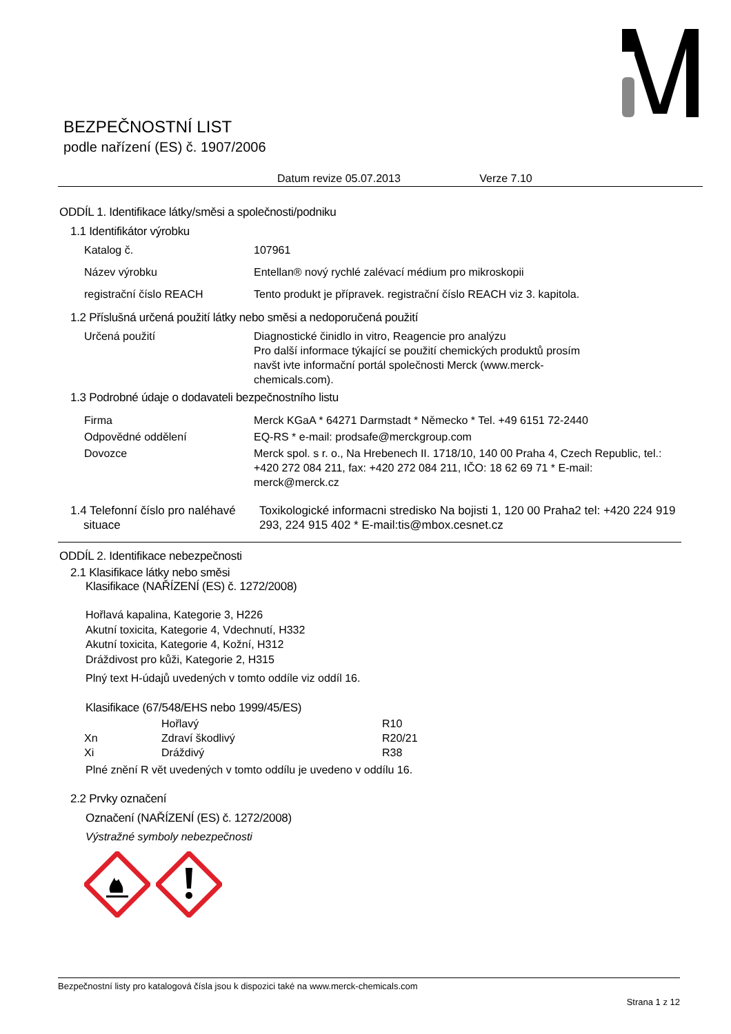BEZPEČNOSTNÍ LIST
podle nařízení (ES) č. 1907/2006
Datum revize 05.07.2013 Verze 7.10
ODDÍL 1. Identifikace látky/směsi a společnosti/podniku
1.1 Identifikátor výrobku
| Katalog č. | 107961 |
| Název výrobku | Entellan® nový rychlé zalévací médium pro mikroskopii |
| registrační číslo REACH | Tento produkt je přípravek. registrační číslo REACH viz 3. kapitola. |
1.2 Příslušná určená použití látky nebo směsi a nedoporučená použití
| Určená použití | Diagnostické činidlo in vitro, Reagencie pro analýzu Pro další informace týkající se použití chemických produktů prosím navšt ivte informační portál společnosti Merck (www.merck- chemicals.com). |
1.3 Podrobné údaje o dodavateli bezpečnostního listu
| Firma | Merck KGaA * 64271 Darmstadt * Německo * Tel. +49 6151 72-2440 |
| Odpovědné oddělení | EQ-RS * e-mail: prodsafe@merckgroup.com |
| Dovozce | Merck spol. s r. o., Na Hrebenech II. 1718/10, 140 00 Praha 4, Czech Republic, tel.: +420 272 084 211, fax: +420 272 084 211, IČO: 18 62 69 71 * E-mail: merck@merck.cz |
| 1.4 Telefonní číslo pro naléhavé situace | Toxikologické informacni stredisko Na bojisti 1, 120 00 Praha2 tel: +420 224 919 293, 224 915 402 * E-mail:tis@mbox.cesnet.cz |
ODDÍL 2. Identifikace nebezpečnosti
2.1 Klasifikace látky nebo směsi
Klasifikace (NAŘÍZENÍ (ES) č. 1272/2008)
Hořlavá kapalina, Kategorie 3, H226
Akutní toxicita, Kategorie 4, Vdechnutí, H332
Akutní toxicita, Kategorie 4, Kožní, H312
Dráždivost pro kůži, Kategorie 2, H315
Plný text H-údajů uvedených v tomto oddíle viz oddíl 16.
Klasifikace (67/548/EHS nebo 1999/45/ES)
| | Hořlavý | R10 |
| Xn | Zdraví škodlivý | R20/21 |
| Xi | Dráždivý | R38 |
Plné znění R vět uvedených v tomto oddílu je uvedeno v oddílu 16.
2.2 Prvky označení
Označení (NAŘÍZENÍ (ES) č. 1272/2008)
Výstražné symboly nebezpečnosti
Bezpečnostní listy pro katalogová čísla jsou k dispozici také na www.merck-chemicals.com
Strana 1 z 12